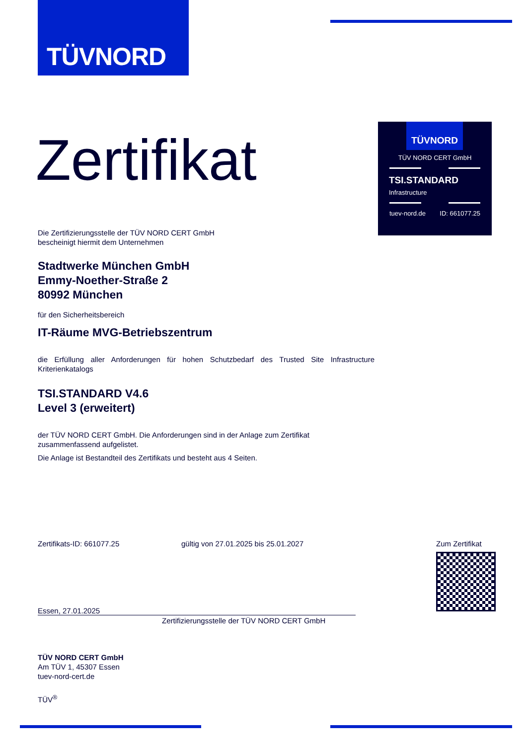TÜVNORD
TÜVNORD
TÜV NORD CERT GmbH
TSI.STANDARD
Infrastructure
tuev-nord.de ID: 661077.25
Zertifikat
Die Zertifizierungsstelle der TÜV NORD CERT GmbH
bescheinigt hiermit dem Unternehmen
Stadtwerke München GmbH
Emmy-Noether-Straße 2
80992 München
für den Sicherheitsbereich
IT-Räume MVG-Betriebszentrum
die Erfüllung aller Anforderungen für hohen Schutzbedarf des Trusted Site Infrastructure Kriterienkatalogs
TSI.STANDARD V4.6
Level 3 (erweitert)
der TÜV NORD CERT GmbH. Die Anforderungen sind in der Anlage zum Zertifikat
zusammenfassend aufgelistet.
Die Anlage ist Bestandteil des Zertifikats und besteht aus 4 Seiten.
Zertifikats-ID: 661077.25 gültig von 27.01.2025 bis 25.01.2027 Zum Zertifikat
Essen, 27.01.2025
Zertifizierungsstelle der TÜV NORD CERT GmbH
TÜV NORD CERT GmbH
Am TÜV 1, 45307 Essen
tuev-nord-cert.de
TÜV<sup>®</sup>